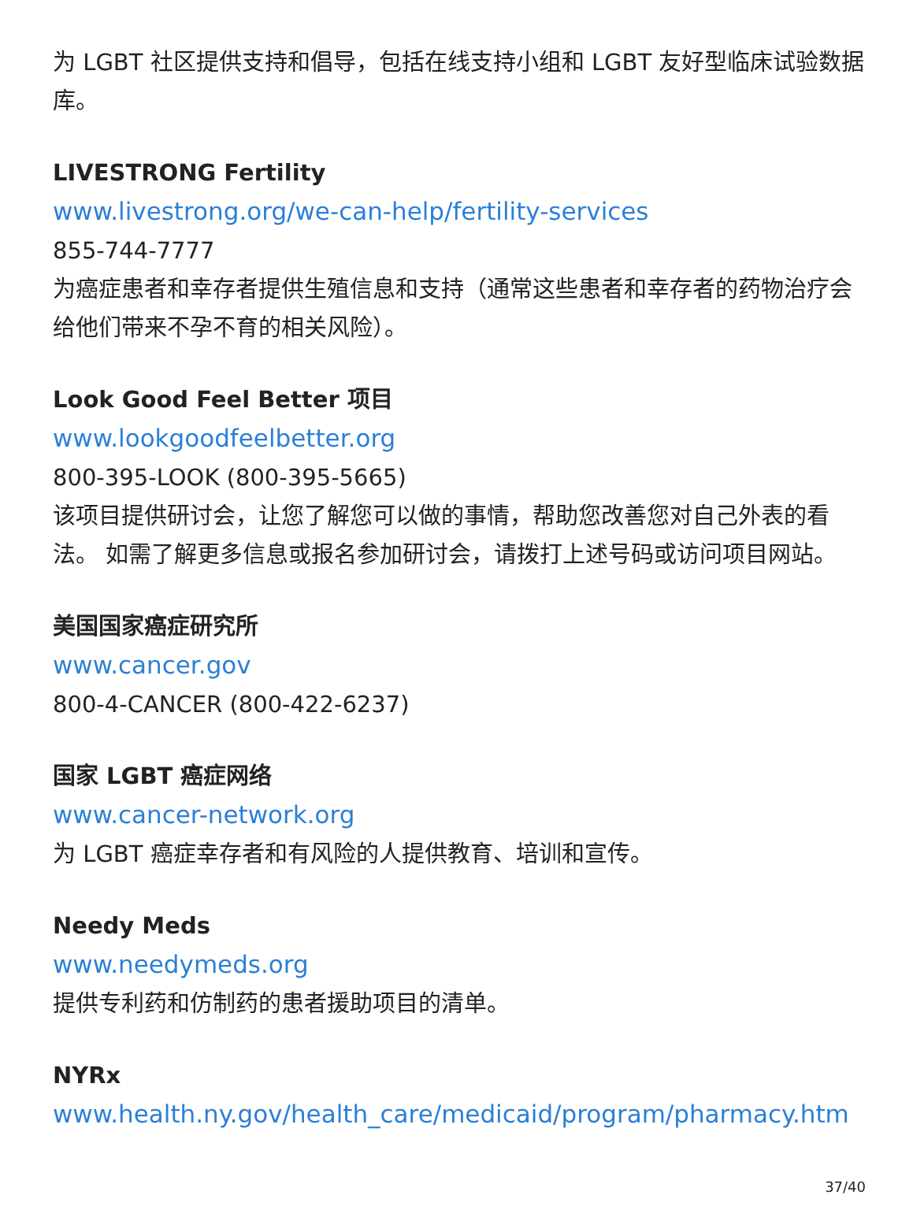为 LGBT 社区提供支持和倡导，包括在线支持小组和 LGBT 友好型临床试验数据库。
LIVESTRONG Fertility
www.livestrong.org/we-can-help/fertility-services
855-744-7777
为癌症患者和幸存者提供生殖信息和支持（通常这些患者和幸存者的药物治疗会给他们带来不孕不育的相关风险）。
Look Good Feel Better 项目
www.lookgoodfeelbetter.org
800-395-LOOK (800-395-5665)
该项目提供研讨会，让您了解您可以做的事情，帮助您改善您对自己外表的看法。 如需了解更多信息或报名参加研讨会，请拨打上述号码或访问项目网站。
美国国家癌症研究所
www.cancer.gov
800-4-CANCER (800-422-6237)
国家 LGBT 癌症网络
www.cancer-network.org
为 LGBT 癌症幸存者和有风险的人提供教育、培训和宣传。
Needy Meds
www.needymeds.org
提供专利药和仿制药的患者援助项目的清单。
NYRx
www.health.ny.gov/health_care/medicaid/program/pharmacy.htm
37/40